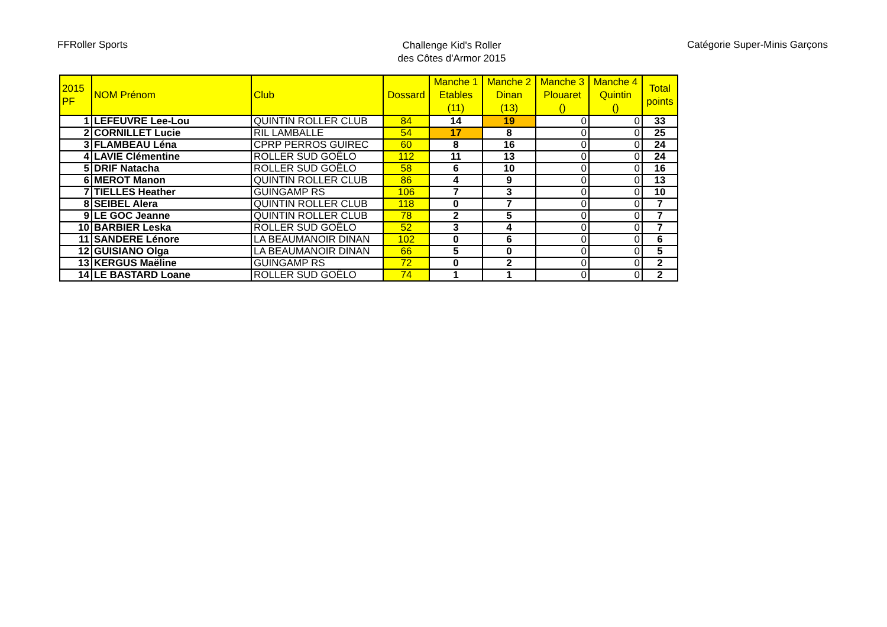FFRoller Sports
Challenge Kid's Roller
des Côtes d'Armor 2015
Catégorie Super-Minis Garçons
| 2015 PF | NOM Prénom | Club | Dossard | Manche 1 Etables (11) | Manche 2 Dinan (13) | Manche 3 Plouaret () | Manche 4 Quintin () | Total points |
| --- | --- | --- | --- | --- | --- | --- | --- | --- |
| 1 | LEFEUVRE Lee-Lou | QUINTIN ROLLER CLUB | 84 | 14 | 19 | 0 | 0 | 33 |
| 2 | CORNILLET Lucie | RIL LAMBALLE | 54 | 17 | 8 | 0 | 0 | 25 |
| 3 | FLAMBEAU Léna | CPRP PERROS GUIREC | 60 | 8 | 16 | 0 | 0 | 24 |
| 4 | LAVIE Clémentine | ROLLER SUD GOËLO | 112 | 11 | 13 | 0 | 0 | 24 |
| 5 | DRIF Natacha | ROLLER SUD GOËLO | 58 | 6 | 10 | 0 | 0 | 16 |
| 6 | MEROT Manon | QUINTIN ROLLER CLUB | 86 | 4 | 9 | 0 | 0 | 13 |
| 7 | TIELLES Heather | GUINGAMP RS | 106 | 7 | 3 | 0 | 0 | 10 |
| 8 | SEIBEL Alera | QUINTIN ROLLER CLUB | 118 | 0 | 7 | 0 | 0 | 7 |
| 9 | LE GOC Jeanne | QUINTIN ROLLER CLUB | 78 | 2 | 5 | 0 | 0 | 7 |
| 10 | BARBIER Leska | ROLLER SUD GOËLO | 52 | 3 | 4 | 0 | 0 | 7 |
| 11 | SANDERE Lénore | LA BEAUMANOIR DINAN | 102 | 0 | 6 | 0 | 0 | 6 |
| 12 | GUISIANO Olga | LA BEAUMANOIR DINAN | 66 | 5 | 0 | 0 | 0 | 5 |
| 13 | KERGUS Maëline | GUINGAMP RS | 72 | 0 | 2 | 0 | 0 | 2 |
| 14 | LE BASTARD Loane | ROLLER SUD GOËLO | 74 | 1 | 1 | 0 | 0 | 2 |